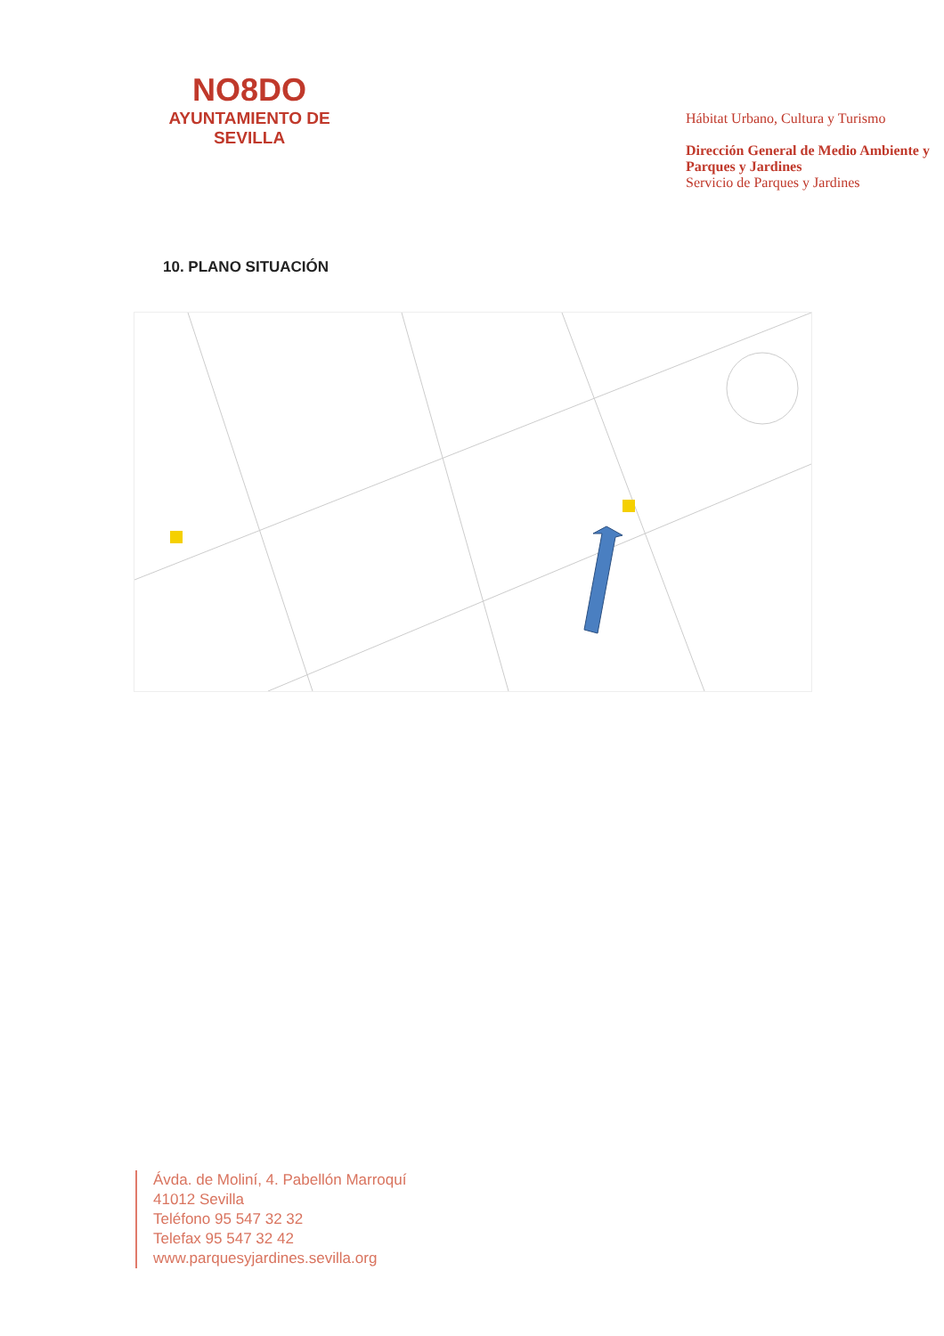NO8DO
AYUNTAMIENTO DE SEVILLA
Hábitat Urbano, Cultura y Turismo
Dirección General de Medio Ambiente y Parques y Jardines
Servicio de Parques y Jardines
10. PLANO SITUACIÓN
Ávda. de Moliní, 4. Pabellón Marroquí
41012 Sevilla
Teléfono 95 547 32 32
Telefax 95 547 32 42
www.parquesyjardines.sevilla.org